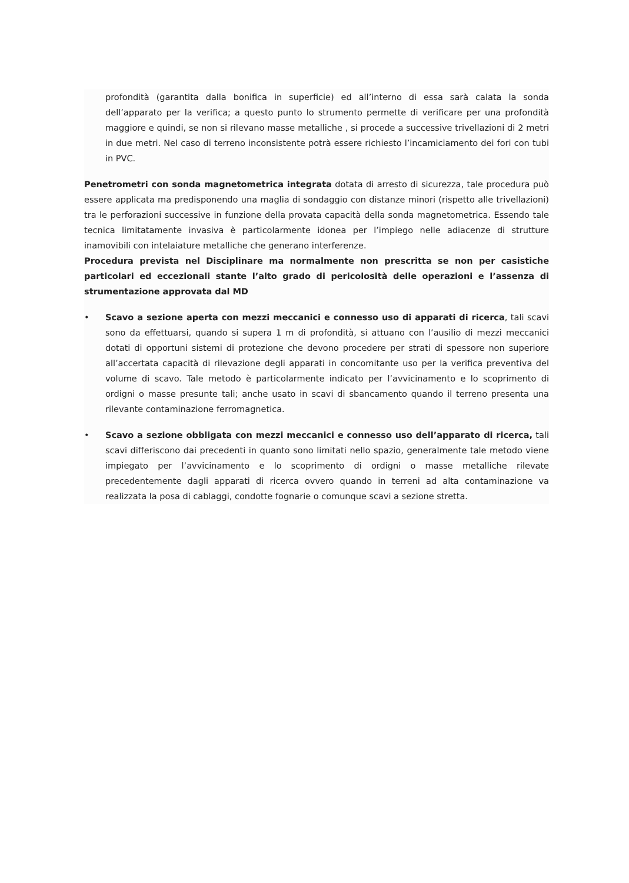profondità (garantita dalla bonifica in superficie) ed all’interno di essa sarà calata la sonda dell’apparato per la verifica; a questo punto lo strumento permette di verificare per una profondità maggiore e quindi, se non si rilevano masse metalliche , si procede a successive trivellazioni di 2 metri in due metri. Nel caso di terreno inconsistente potrà essere richiesto l’incamiciamento dei fori con tubi in PVC.
Penetrometri con sonda magnetometrica integrata dotata di arresto di sicurezza, tale procedura può essere applicata ma predisponendo una maglia di sondaggio con distanze minori (rispetto alle trivellazioni) tra le perforazioni successive in funzione della provata capacità della sonda magnetometrica. Essendo tale tecnica limitatamente invasiva è particolarmente idonea per l’impiego nelle adiacenze di strutture inamovibili con intelaiature metalliche che generano interferenze.
Procedura prevista nel Disciplinare ma normalmente non prescritta se non per casistiche particolari ed eccezionali stante l’alto grado di pericolosità delle operazioni e l’assenza di strumentazione approvata dal MD
• Scavo a sezione aperta con mezzi meccanici e connesso uso di apparati di ricerca, tali scavi sono da effettuarsi, quando si supera 1 m di profondità, si attuano con l’ausilio di mezzi meccanici dotati di opportuni sistemi di protezione che devono procedere per strati di spessore non superiore all’accertata capacità di rilevazione degli apparati in concomitante uso per la verifica preventiva del volume di scavo. Tale metodo è particolarmente indicato per l’avvicinamento e lo scoprimento di ordigni o masse presunte tali; anche usato in scavi di sbancamento quando il terreno presenta una rilevante contaminazione ferromagnetica.
• Scavo a sezione obbligata con mezzi meccanici e connesso uso dell’apparato di ricerca, tali scavi differiscono dai precedenti in quanto sono limitati nello spazio, generalmente tale metodo viene impiegato per l’avvicinamento e lo scoprimento di ordigni o masse metalliche rilevate precedentemente dagli apparati di ricerca ovvero quando in terreni ad alta contaminazione va realizzata la posa di cablaggi, condotte fognarie o comunque scavi a sezione stretta.